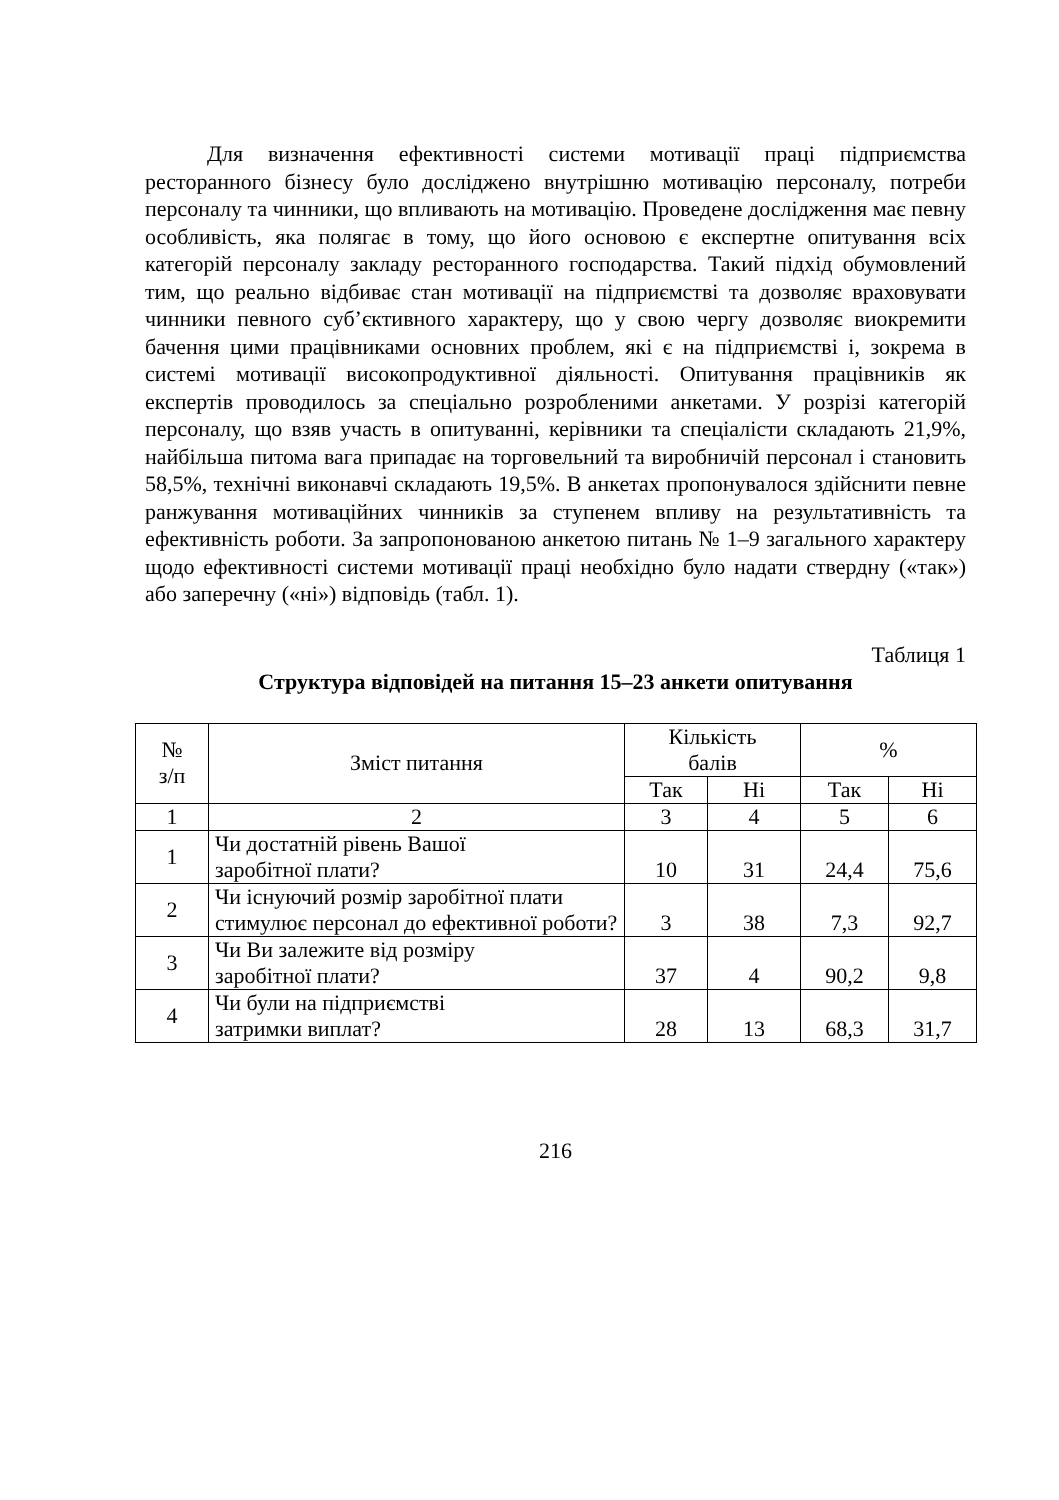Для визначення ефективності системи мотивації праці підприємства ресторанного бізнесу було досліджено внутрішню мотивацію персоналу, потреби персоналу та чинники, що впливають на мотивацію. Проведене дослідження має певну особливість, яка полягає в тому, що його основою є експертне опитування всіх категорій персоналу закладу ресторанного господарства. Такий підхід обумовлений тим, що реально відбиває стан мотивації на підприємстві та дозволяє враховувати чинники певного суб’єктивного характеру, що у свою чергу дозволяє виокремити бачення цими працівниками основних проблем, які є на підприємстві і, зокрема в системі мотивації високопродуктивної діяльності. Опитування працівників як експертів проводилось за спеціально розробленими анкетами. У розрізі категорій персоналу, що взяв участь в опитуванні, керівники та спеціалісти складають 21,9%, найбільша питома вага припадає на торговельний та виробничій персонал і становить 58,5%, технічні виконавчі складають 19,5%. В анкетах пропонувалося здійснити певне ранжування мотиваційних чинників за ступенем впливу на результативність та ефективність роботи. За запропонованою анкетою питань № 1–9 загального характеру щодо ефективності системи мотивації праці необхідно було надати ствердну («так») або заперечну («ні») відповідь (табл. 1).
Таблиця 1
Структура відповідей на питання 15–23 анкети опитування
| № з/п | Зміст питання | Кількість балів | | % | |
| --- | --- | --- | --- | --- | --- |
| | | Так | Ні | Так | Ні |
| 1 | 2 | 3 | 4 | 5 | 6 |
| 1 | Чи достатній рівень Вашої заробітної плати? | 10 | 31 | 24,4 | 75,6 |
| 2 | Чи існуючий розмір заробітної плати стимулює персонал до ефективної роботи? | 3 | 38 | 7,3 | 92,7 |
| 3 | Чи Ви залежите від розміру заробітної плати? | 37 | 4 | 90,2 | 9,8 |
| 4 | Чи були на підприємстві затримки виплат? | 28 | 13 | 68,3 | 31,7 |
216